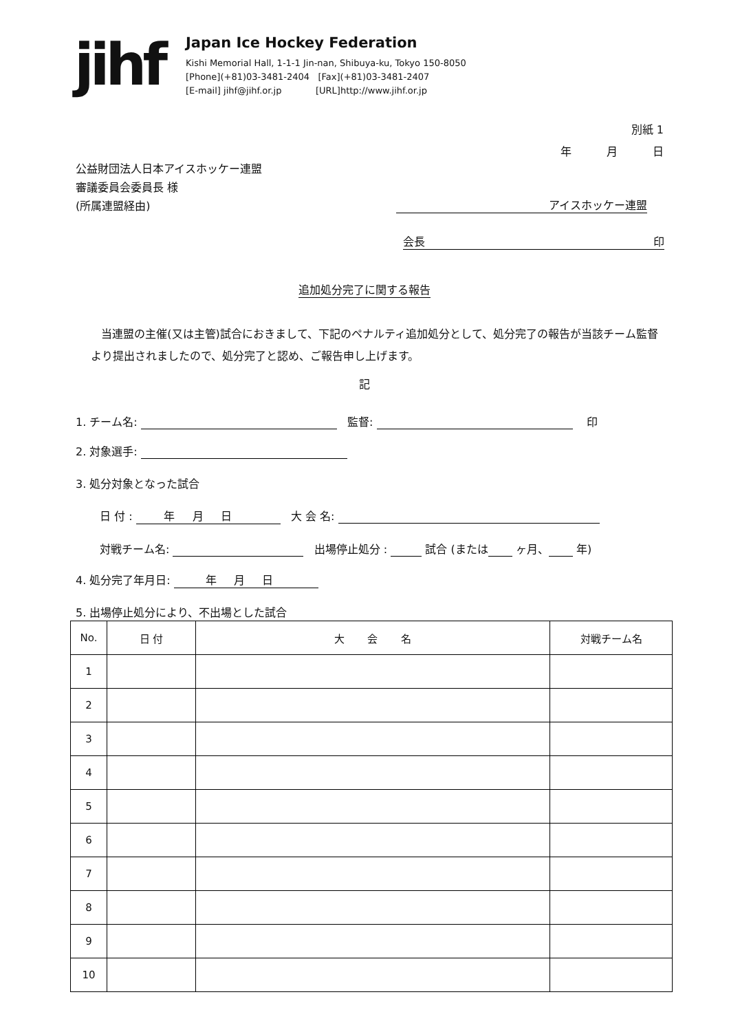jihf
Japan Ice Hockey Federation
Kishi Memorial Hall, 1-1-1 Jin-nan, Shibuya-ku, Tokyo 150-8050
[Phone](+81)03-3481-2404 [Fax](+81)03-3481-2407
[E-mail] jihf@jihf.or.jp [URL]http://www.jihf.or.jp
別紙 1
年 月 日
公益財団法人日本アイスホッケー連盟
審議委員会委員長 様
(所属連盟経由)
アイスホッケー連盟
会長 印
追加処分完了に関する報告
当連盟の主催(又は主管)試合におきまして、下記のペナルティ追加処分として、処分完了の報告が当該チーム監督より提出されましたので、処分完了と認め、ご報告申し上げます。
記
1. チーム名: 監督: 印
2. 対象選手:
3. 処分対象となった試合
日 付 : 年 月 日 大 会 名:
対戦チーム名: 出場停止処分 : 試合 (または ヶ月、 年)
4. 処分完了年月日: 年 月 日
5. 出場停止処分により、不出場とした試合
| No. | 日 付 | 大 会 名 | 対戦チーム名 |
| --- | --- | --- | --- |
| 1 | | | |
| 2 | | | |
| 3 | | | |
| 4 | | | |
| 5 | | | |
| 6 | | | |
| 7 | | | |
| 8 | | | |
| 9 | | | |
| 10 | | | |